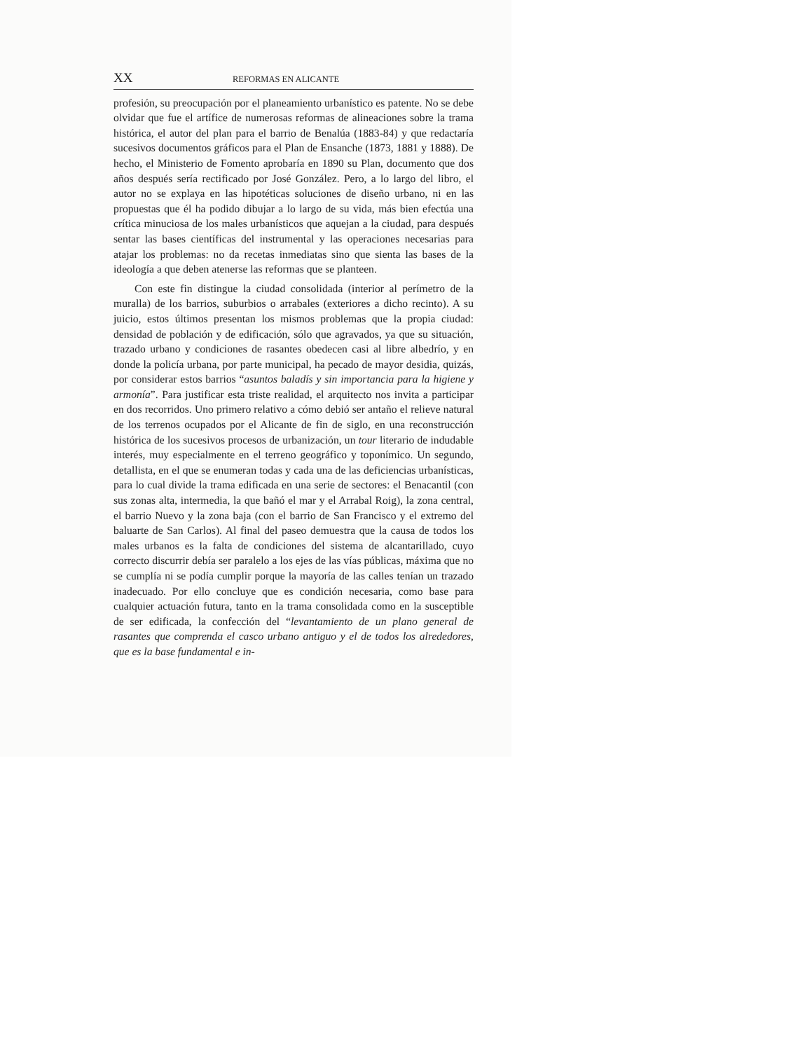XX REFORMAS EN ALICANTE
profesión, su preocupación por el planeamiento urbanístico es patente. No se debe olvidar que fue el artífice de numerosas reformas de alineaciones sobre la trama histórica, el autor del plan para el barrio de Benalúa (1883-84) y que redactaría sucesivos documentos gráficos para el Plan de Ensanche (1873, 1881 y 1888). De hecho, el Ministerio de Fomento aprobaría en 1890 su Plan, documento que dos años después sería rectificado por José González. Pero, a lo largo del libro, el autor no se explaya en las hipotéticas soluciones de diseño urbano, ni en las propuestas que él ha podido dibujar a lo largo de su vida, más bien efectúa una crítica minuciosa de los males urbanísticos que aquejan a la ciudad, para después sentar las bases científicas del instrumental y las operaciones necesarias para atajar los problemas: no da recetas inmediatas sino que sienta las bases de la ideología a que deben atenerse las reformas que se planteen.
Con este fin distingue la ciudad consolidada (interior al perímetro de la muralla) de los barrios, suburbios o arrabales (exteriores a dicho recinto). A su juicio, estos últimos presentan los mismos problemas que la propia ciudad: densidad de población y de edificación, sólo que agravados, ya que su situación, trazado urbano y condiciones de rasantes obedecen casi al libre albedrío, y en donde la policía urbana, por parte municipal, ha pecado de mayor desidia, quizás, por considerar estos barrios “asuntos baladís y sin importancia para la higiene y armonía”. Para justificar esta triste realidad, el arquitecto nos invita a participar en dos recorridos. Uno primero relativo a cómo debió ser antaño el relieve natural de los terrenos ocupados por el Alicante de fin de siglo, en una reconstrucción histórica de los sucesivos procesos de urbanización, un tour literario de indudable interés, muy especialmente en el terreno geográfico y toponímico. Un segundo, detallista, en el que se enumeran todas y cada una de las deficiencias urbanísticas, para lo cual divide la trama edificada en una serie de sectores: el Benacantil (con sus zonas alta, intermedia, la que bañó el mar y el Arrabal Roig), la zona central, el barrio Nuevo y la zona baja (con el barrio de San Francisco y el extremo del baluarte de San Carlos). Al final del paseo demuestra que la causa de todos los males urbanos es la falta de condiciones del sistema de alcantarillado, cuyo correcto discurrir debía ser paralelo a los ejes de las vías públicas, máxima que no se cumplía ni se podía cumplir porque la mayoría de las calles tenían un trazado inadecuado. Por ello concluye que es condición necesaria, como base para cualquier actuación futura, tanto en la trama consolidada como en la susceptible de ser edificada, la confección del “levantamiento de un plano general de rasantes que comprenda el casco urbano antiguo y el de todos los alrededores, que es la base fundamental e in-